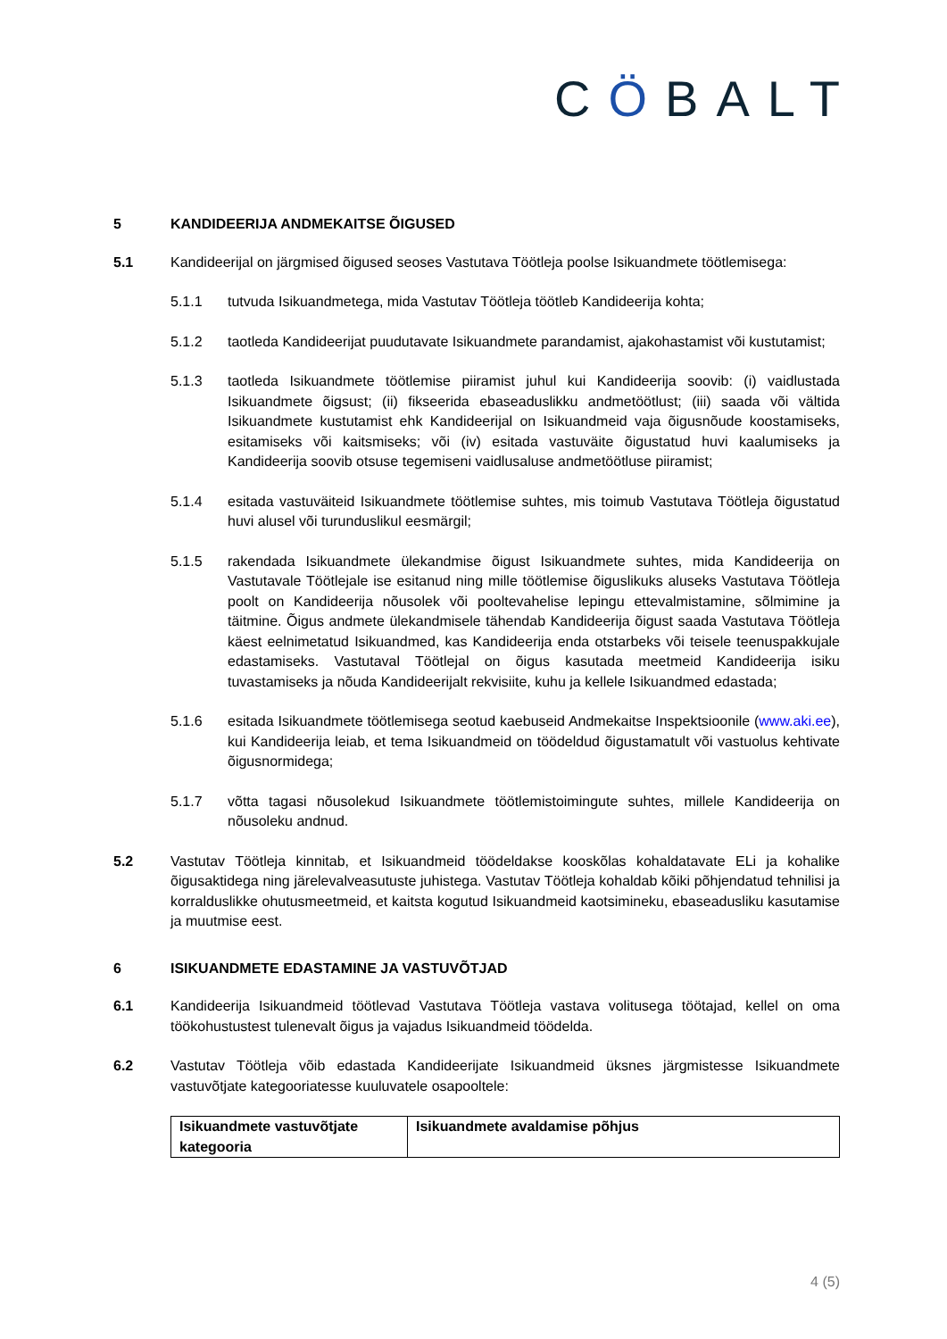CÖBALT
5 KANDIDEERIJA ANDMEKAITSE ÕIGUSED
5.1 Kandideerijal on järgmised õigused seoses Vastutava Töötleja poolse Isikuandmete töötlemisega:
5.1.1 tutvuda Isikuandmetega, mida Vastutav Töötleja töötleb Kandideerija kohta;
5.1.2 taotleda Kandideerijat puudutavate Isikuandmete parandamist, ajakohastamist või kustutamist;
5.1.3 taotleda Isikuandmete töötlemise piiramist juhul kui Kandideerija soovib: (i) vaidlustada Isikuandmete õigsust; (ii) fikseerida ebaseaduslikku andmetöötlust; (iii) saada või vältida Isikuandmete kustutamist ehk Kandideerijal on Isikuandmeid vaja õigusnõude koostamiseks, esitamiseks või kaitsmiseks; või (iv) esitada vastuväite õigustatud huvi kaalumiseks ja Kandideerija soovib otsuse tegemiseni vaidlusaluse andmetöötluse piiramist;
5.1.4 esitada vastuväiteid Isikuandmete töötlemise suhtes, mis toimub Vastutava Töötleja õigustatud huvi alusel või turunduslikul eesmärgil;
5.1.5 rakendada Isikuandmete ülekandmise õigust Isikuandmete suhtes, mida Kandideerija on Vastutavale Töötlejale ise esitanud ning mille töötlemise õiguslikuks aluseks Vastutava Töötleja poolt on Kandideerija nõusolek või pooltevahelise lepingu ettevalmistamine, sõlmimine ja täitmine. Õigus andmete ülekandmisele tähendab Kandideerija õigust saada Vastutava Töötleja käest eelnimetatud Isikuandmed, kas Kandideerija enda otstarbeks või teisele teenuspakkujale edastamiseks. Vastutaval Töötlejal on õigus kasutada meetmeid Kandideerija isiku tuvastamiseks ja nõuda Kandideerijalt rekvisiite, kuhu ja kellele Isikuandmed edastada;
5.1.6 esitada Isikuandmete töötlemisega seotud kaebuseid Andmekaitse Inspektsioonile (www.aki.ee), kui Kandideerija leiab, et tema Isikuandmeid on töödeldud õigustamatult või vastuolus kehtivate õigusnormidega;
5.1.7 võtta tagasi nõusolekud Isikuandmete töötlemistoimingute suhtes, millele Kandideerija on nõusoleku andnud.
5.2 Vastutav Töötleja kinnitab, et Isikuandmeid töödeldakse kooskõlas kohaldatavate ELi ja kohalike õigusaktidega ning järelevalveasutuste juhistega. Vastutav Töötleja kohaldab kõiki põhjendatud tehnilisi ja korralduslikke ohutusmeetmeid, et kaitsta kogutud Isikuandmeid kaotsimineku, ebaseadusliku kasutamise ja muutmise eest.
6 ISIKUANDMETE EDASTAMINE JA VASTUVÕTJAD
6.1 Kandideerija Isikuandmeid töötlevad Vastutava Töötleja vastava volitusega töötajad, kellel on oma töökohustustest tulenevalt õigus ja vajadus Isikuandmeid töödelda.
6.2 Vastutav Töötleja võib edastada Kandideerijate Isikuandmeid üksnes järgmistesse Isikuandmete vastuvõtjate kategooriatesse kuuluvatele osapooltele:
| Isikuandmete vastuvõtjate kategooria | Isikuandmete avaldamise põhjus |
4 (5)